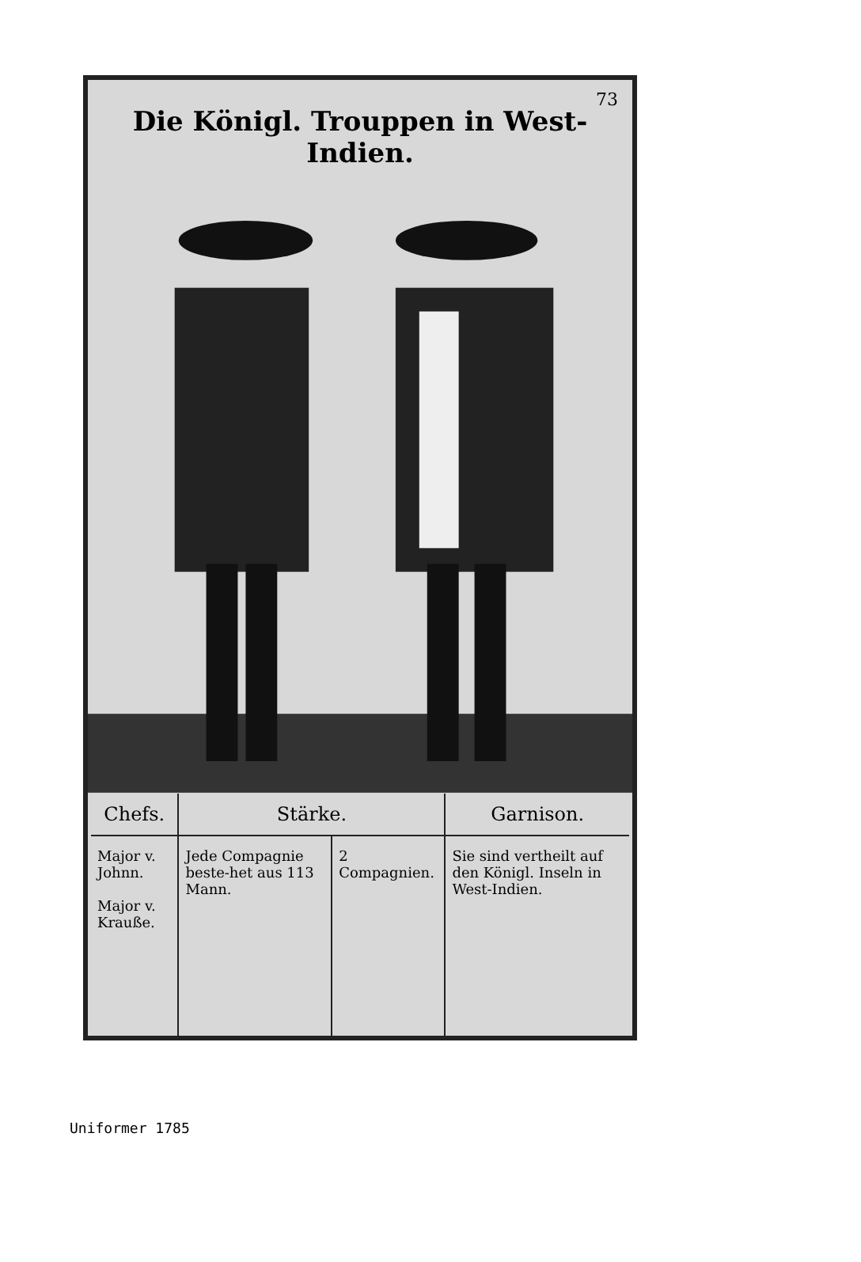73
Die Königl. Trouppen in West-Indien.
| Chefs. | Stärke. | | Garnison. |
| --- | --- | --- | --- |
| Major v. Johnn. Major v. Krauße. | Jede Compagnie beste-het aus 113 Mann. | 2 Compagnien. | Sie sind vertheilt auf den Königl. Inseln in West-Indien. |
Uniformer 1785